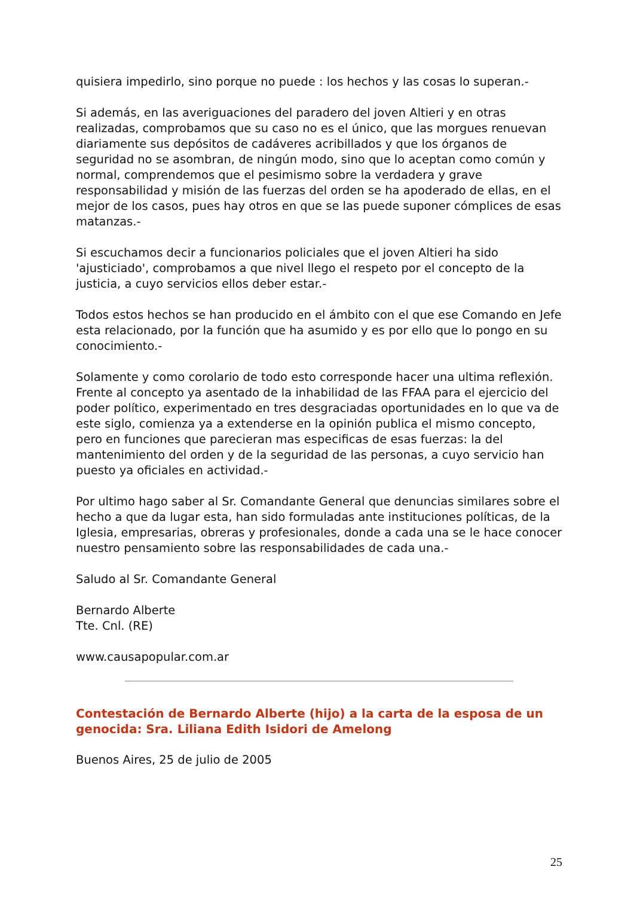quisiera impedirlo, sino porque no puede : los hechos y las cosas lo superan.-
Si además, en las averiguaciones del paradero del joven Altieri y en otras realizadas, comprobamos que su caso no es el único, que las morgues renuevan diariamente sus depósitos de cadáveres acribillados y que los órganos de seguridad no se asombran, de ningún modo, sino que lo aceptan como común y normal, comprendemos que el pesimismo sobre la verdadera y grave responsabilidad y misión de las fuerzas del orden se ha apoderado de ellas, en el mejor de los casos, pues hay otros en que se las puede suponer cómplices de esas matanzas.-
Si escuchamos decir a funcionarios policiales que el joven Altieri ha sido 'ajusticiado', comprobamos a que nivel llego el respeto por el concepto de la justicia, a cuyo servicios ellos deber estar.-
Todos estos hechos se han producido en el ámbito con el que ese Comando en Jefe esta relacionado, por la función que ha asumido y es por ello que lo pongo en su conocimiento.-
Solamente y como corolario de todo esto corresponde hacer una ultima reflexión. Frente al concepto ya asentado de la inhabilidad de las FFAA para el ejercicio del poder político, experimentado en tres desgraciadas oportunidades en lo que va de este siglo, comienza ya a extenderse en la opinión publica el mismo concepto, pero en funciones que parecieran mas especificas de esas fuerzas: la del mantenimiento del orden y de la seguridad de las personas, a cuyo servicio han puesto ya oficiales en actividad.-
Por ultimo hago saber al Sr. Comandante General que denuncias similares sobre el hecho a que da lugar esta, han sido formuladas ante instituciones políticas, de la Iglesia, empresarias, obreras y profesionales, donde a cada una se le hace conocer nuestro pensamiento sobre las responsabilidades de cada una.-
Saludo al Sr. Comandante General
Bernardo Alberte
Tte. Cnl. (RE)
www.causapopular.com.ar
Contestación de Bernardo Alberte (hijo) a la carta de la esposa de un genocida: Sra. Liliana Edith Isidori de Amelong
Buenos Aires, 25 de julio de 2005
25